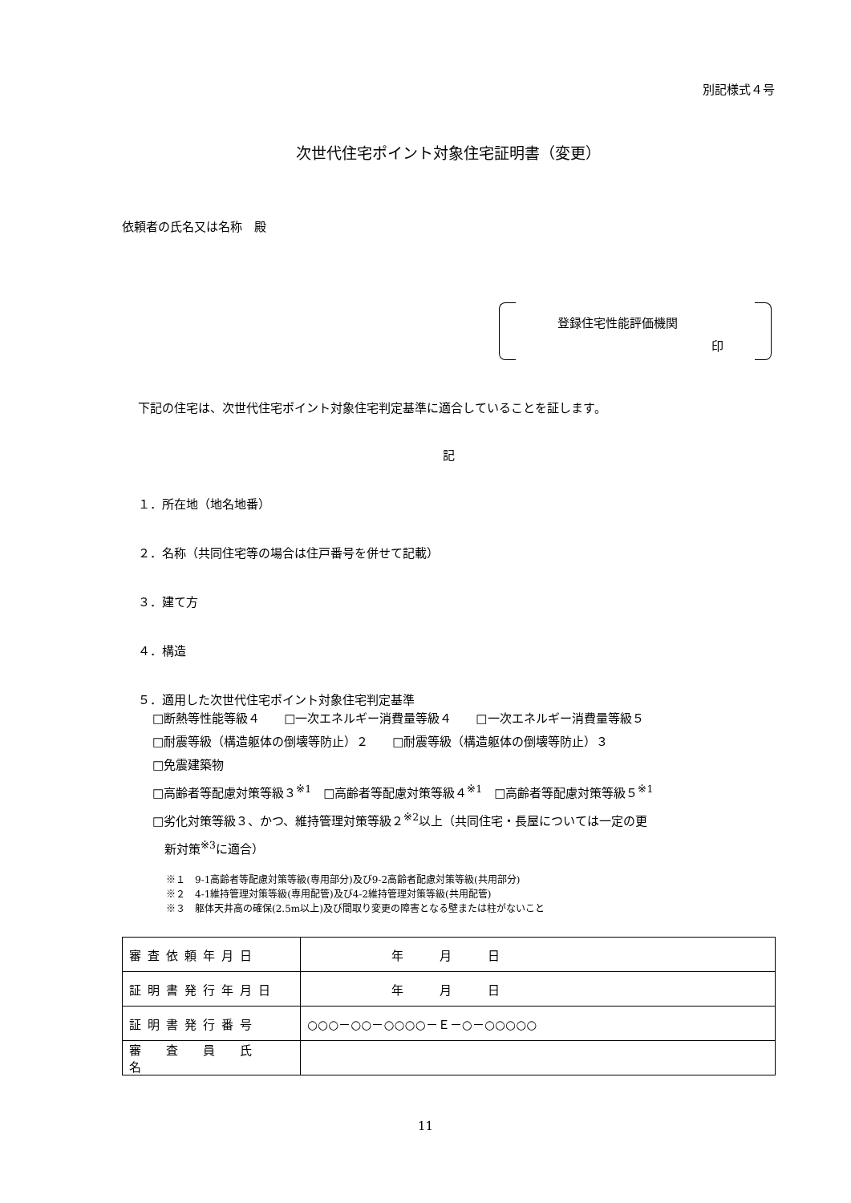別記様式４号
次世代住宅ポイント対象住宅証明書（変更）
依頼者の氏名又は名称　殿
登録住宅性能評価機関
印
下記の住宅は、次世代住宅ポイント対象住宅判定基準に適合していることを証します。
記
１．所在地（地名地番）
２．名称（共同住宅等の場合は住戸番号を併せて記載）
３．建て方
４．構造
５．適用した次世代住宅ポイント対象住宅判定基準
□断熱等性能等級４　　□一次エネルギー消費量等級４　　□一次エネルギー消費量等級５
□耐震等級（構造躯体の倒壊等防止）２　　□耐震等級（構造躯体の倒壊等防止）３
□免震建築物
□高齢者等配慮対策等級３<sup>※1</sup>　□高齢者等配慮対策等級４<sup>※1</sup>　□高齢者等配慮対策等級５<sup>※1</sup>
□劣化対策等級３、かつ、維持管理対策等級２<sup>※2</sup>以上（共同住宅・長屋については一定の更
　新対策<sup>※3</sup>に適合）
※１　9-1高齢者等配慮対策等級(専用部分)及び9-2高齢者配慮対策等級(共用部分)
※２　4-1維持管理対策等級(専用配管)及び4-2維持管理対策等級(共用配管)
※３　躯体天井高の確保(2.5m以上)及び間取り変更の障害となる壁または柱がないこと
| 審査依頼年月日 | 年 月 日 |
| 証明書発行年月日 | 年 月 日 |
| 証明書発行番号 | ○○○－○○－○○○○－Ｅ－○－○○○○○ |
| 審 査 員 氏 名 | |
11